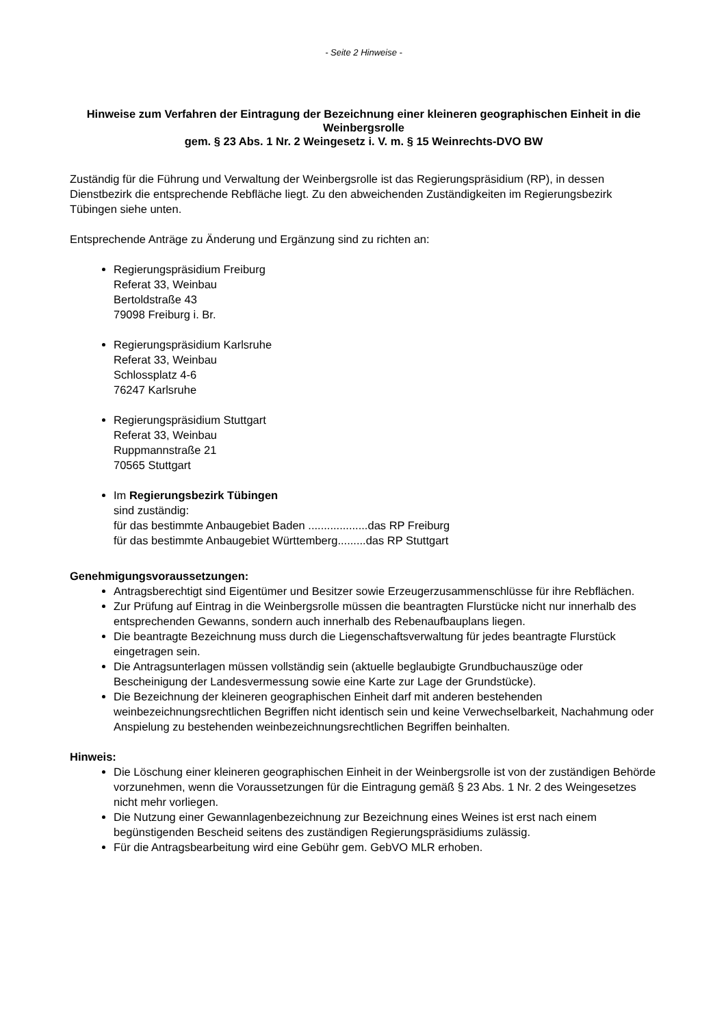- Seite 2 Hinweise -
Hinweise zum Verfahren der Eintragung der Bezeichnung einer kleineren geographischen Einheit in die Weinbergsrolle
gem. § 23 Abs. 1 Nr. 2 Weingesetz i. V. m. § 15 Weinrechts-DVO BW
Zuständig für die Führung und Verwaltung der Weinbergsrolle ist das Regierungspräsidium (RP), in dessen Dienstbezirk die entsprechende Rebfläche liegt. Zu den abweichenden Zuständigkeiten im Regierungsbezirk Tübingen siehe unten.
Entsprechende Anträge zu Änderung und Ergänzung sind zu richten an:
Regierungspräsidium Freiburg
Referat 33, Weinbau
Bertoldstraße 43
79098 Freiburg i. Br.
Regierungspräsidium Karlsruhe
Referat 33, Weinbau
Schlossplatz 4-6
76247 Karlsruhe
Regierungspräsidium Stuttgart
Referat 33, Weinbau
Ruppmannstraße 21
70565 Stuttgart
Im Regierungsbezirk Tübingen
sind zuständig:
für das bestimmte Anbaugebiet Baden ...................das RP Freiburg
für das bestimmte Anbaugebiet Württemberg.........das RP Stuttgart
Genehmigungsvoraussetzungen:
Antragsberechtigt sind Eigentümer und Besitzer sowie Erzeugerzusammenschlüsse für ihre Rebflächen.
Zur Prüfung auf Eintrag in die Weinbergsrolle müssen die beantragten Flurstücke nicht nur innerhalb des entsprechenden Gewanns, sondern auch innerhalb des Rebenaufbauplans liegen.
Die beantragte Bezeichnung muss durch die Liegenschaftsverwaltung für jedes beantragte Flurstück eingetragen sein.
Die Antragsunterlagen müssen vollständig sein (aktuelle beglaubigte Grundbuchauszüge oder Bescheinigung der Landesvermessung sowie eine Karte zur Lage der Grundstücke).
Die Bezeichnung der kleineren geographischen Einheit darf mit anderen bestehenden weinbezeichnungsrechtlichen Begriffen nicht identisch sein und keine Verwechselbarkeit, Nachahmung oder Anspielung zu bestehenden weinbezeichnungsrechtlichen Begriffen beinhalten.
Hinweis:
Die Löschung einer kleineren geographischen Einheit in der Weinbergsrolle ist von der zuständigen Behörde vorzunehmen, wenn die Voraussetzungen für die Eintragung gemäß § 23 Abs. 1 Nr. 2 des Weingesetzes nicht mehr vorliegen.
Die Nutzung einer Gewannlagenbezeichnung zur Bezeichnung eines Weines ist erst nach einem begünstigenden Bescheid seitens des zuständigen Regierungspräsidiums zulässig.
Für die Antragsbearbeitung wird eine Gebühr gem. GebVO MLR erhoben.